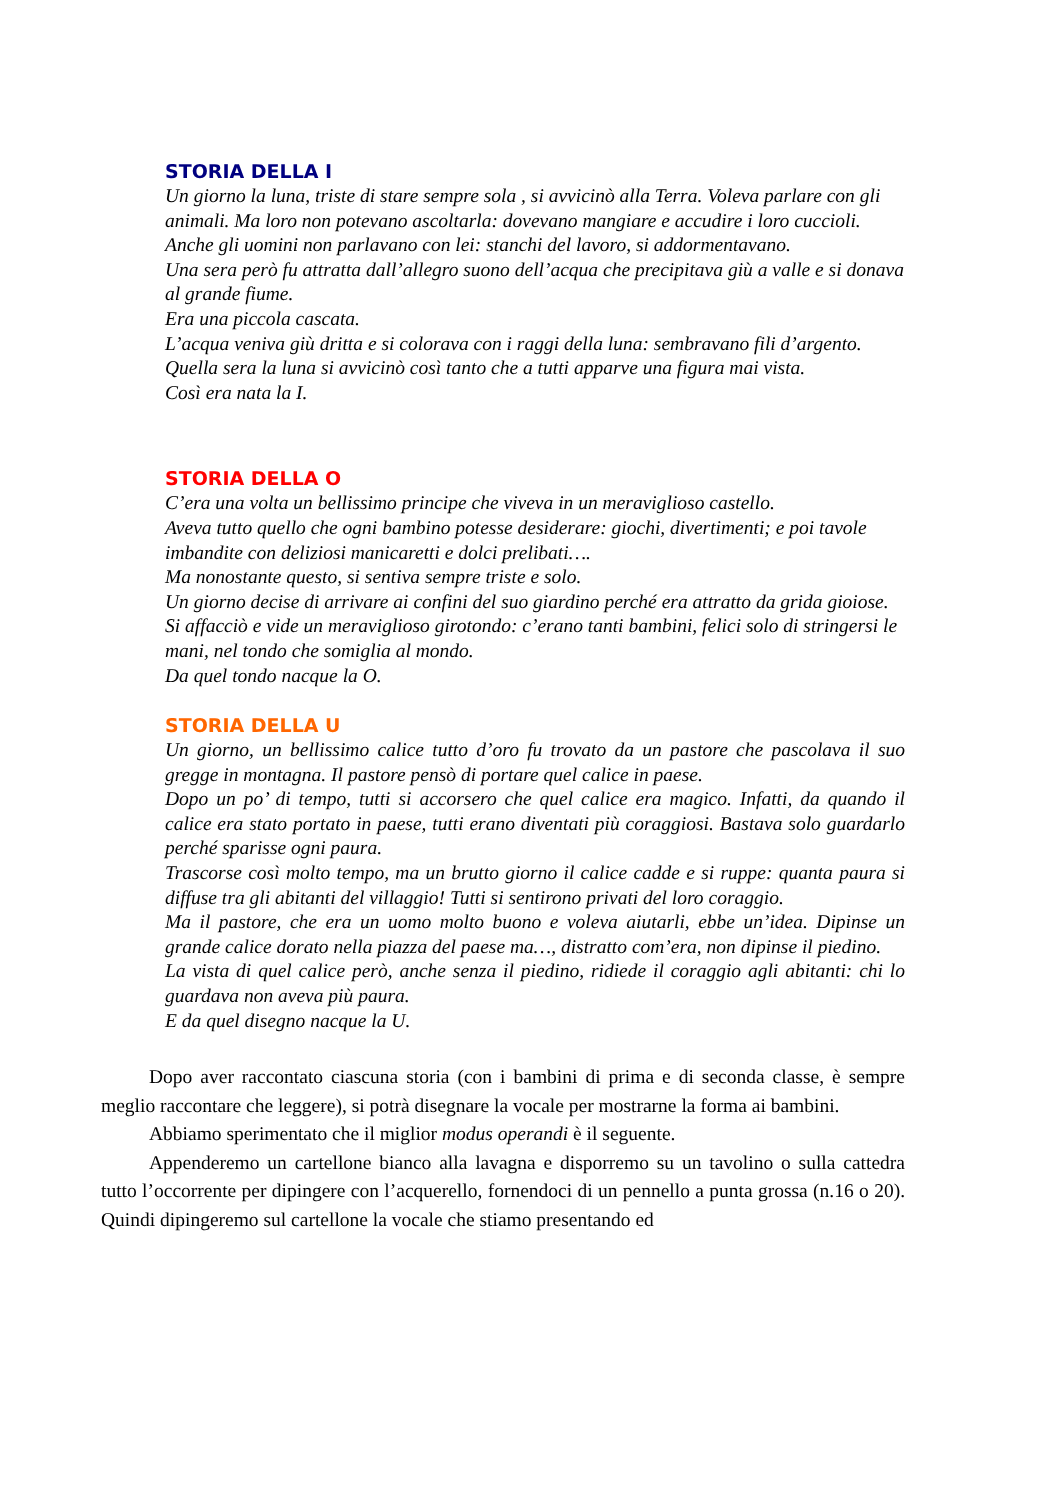STORIA DELLA I
Un giorno la luna, triste di stare sempre sola , si avvicinò alla Terra. Voleva parlare con gli animali. Ma loro non potevano ascoltarla: dovevano mangiare e accudire i loro cuccioli.
Anche gli uomini non parlavano con lei: stanchi del lavoro, si addormentavano.
Una sera però fu attratta dall’allegro suono dell’acqua che precipitava giù a valle e si donava al grande fiume.
Era una piccola cascata.
L’acqua veniva giù dritta e si colorava con i raggi della luna: sembravano fili d’argento.
Quella sera la luna si avvicinò così tanto che a tutti apparve una figura mai vista.
Così era nata la I.
STORIA DELLA O
C’era una volta un bellissimo principe che viveva in un meraviglioso castello.
Aveva tutto quello che ogni bambino potesse desiderare: giochi, divertimenti; e poi tavole imbandite con deliziosi manicaretti e dolci prelibati….
Ma nonostante questo, si sentiva sempre triste e solo.
Un giorno decise di arrivare ai confini del suo giardino perché era attratto da grida gioiose.
Si affacciò e vide un meraviglioso girotondo: c’erano tanti bambini, felici solo di stringersi le mani, nel tondo che somiglia al mondo.
Da quel tondo nacque la O.
STORIA DELLA U
Un giorno, un bellissimo calice tutto d’oro fu trovato da un pastore che pascolava il suo gregge in montagna. Il pastore pensò di portare quel calice in paese.
Dopo un po’ di tempo, tutti si accorsero che quel calice era magico. Infatti, da quando il calice era stato portato in paese, tutti erano diventati più coraggiosi. Bastava solo guardarlo perché sparisse ogni paura.
Trascorse così molto tempo, ma un brutto giorno il calice cadde e si ruppe: quanta paura si diffuse tra gli abitanti del villaggio! Tutti si sentirono privati del loro coraggio.
Ma il pastore, che era un uomo molto buono e voleva aiutarli, ebbe un’idea. Dipinse un grande calice dorato nella piazza del paese ma…, distratto com’era, non dipinse il piedino.
La vista di quel calice però, anche senza il piedino, ridiede il coraggio agli abitanti: chi lo guardava non aveva più paura.
E da quel disegno nacque la U.
Dopo aver raccontato ciascuna storia (con i bambini di prima e di seconda classe, è sempre meglio raccontare che leggere), si potrà disegnare la vocale per mostrarne la forma ai bambini.
Abbiamo sperimentato che il miglior modus operandi è il seguente.
Appenderemo un cartellone bianco alla lavagna e disporremo su un tavolino o sulla cattedra tutto l’occorrente per dipingere con l’acquerello, fornendoci di un pennello a punta grossa (n.16 o 20). Quindi dipingeremo sul cartellone la vocale che stiamo presentando ed